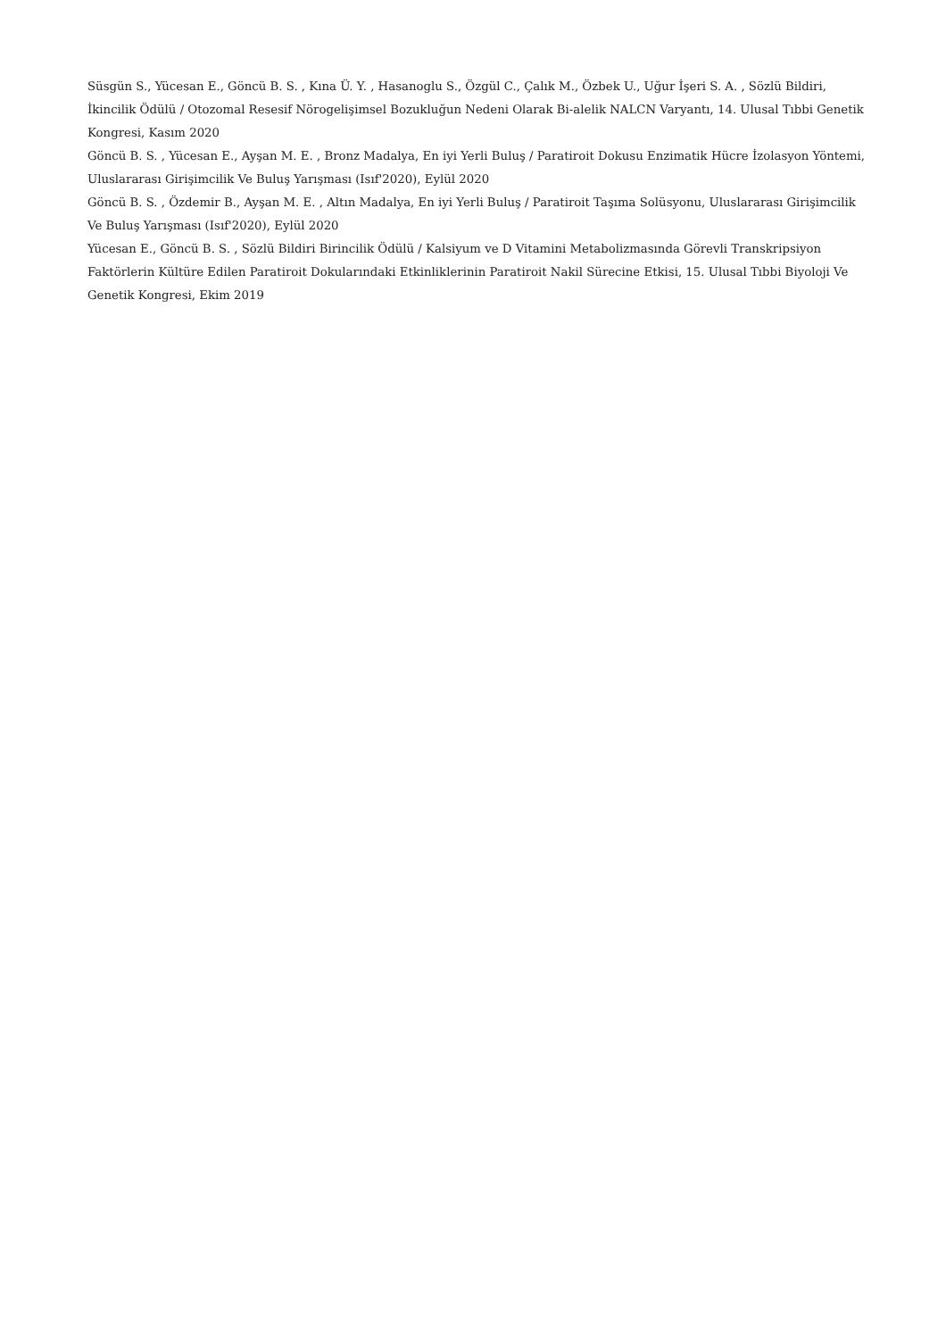Süsgün S., Yücesan E., Göncü B. S. , Kına Ü. Y. , Hasanoglu S., Özgül C., Çalık M., Özbek U., Uğur İşeri S. A. , Sözlü Bildiri, İkincilik Ödülü / Otozomal Resesif Nörogelişimsel Bozukluğun Nedeni Olarak Bi-alelik NALCN Varyantı, 14. Ulusal Tıbbi Genetik Kongresi, Kasım 2020
Göncü B. S. , Yücesan E., Ayşan M. E. , Bronz Madalya, En iyi Yerli Buluş / Paratiroit Dokusu Enzimatik Hücre İzolasyon Yöntemi, Uluslararası Girişimcilik Ve Buluş Yarışması (Isıf'2020), Eylül 2020
Göncü B. S. , Özdemir B., Ayşan M. E. , Altın Madalya, En iyi Yerli Buluş / Paratiroit Taşıma Solüsyonu, Uluslararası Girişimcilik Ve Buluş Yarışması (Isıf'2020), Eylül 2020
Yücesan E., Göncü B. S. , Sözlü Bildiri Birincilik Ödülü / Kalsiyum ve D Vitamini Metabolizmasında Görevli Transkripsiyon Faktörlerin Kültüre Edilen Paratiroit Dokularındaki Etkinliklerinin Paratiroit Nakil Sürecine Etkisi, 15. Ulusal Tıbbi Biyoloji Ve Genetik Kongresi, Ekim 2019